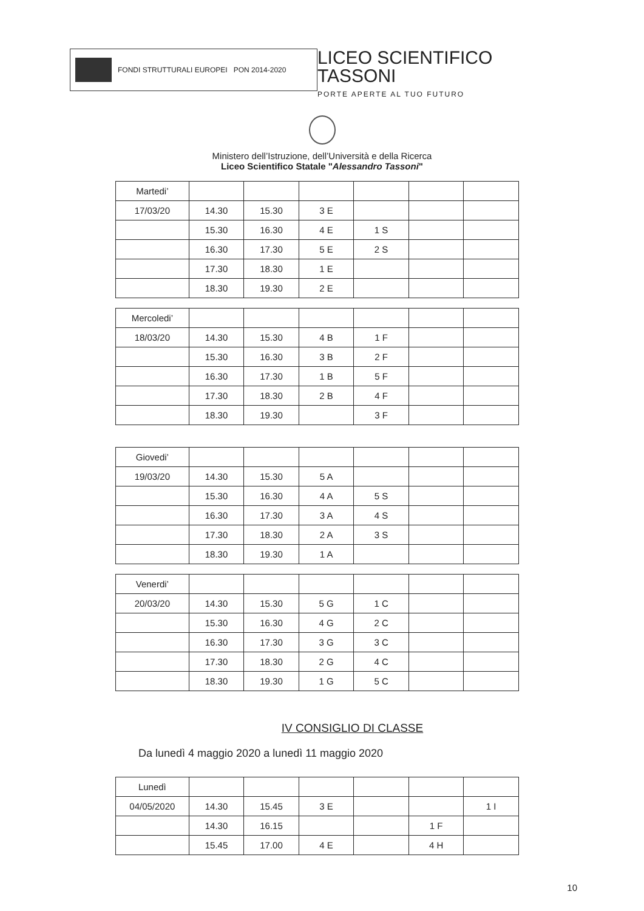FONDI STRUTTURALI EUROPEI PON 2014-2020
LICEO SCIENTIFICO TASSONI
PORTE APERTE AL TUO FUTURO
Ministero dell’Istruzione, dell’Università e della Ricerca
Liceo Scientifico Statale "Alessandro Tassoni"
| Martedi’ | | | | | | |
| 17/03/20 | 14.30 | 15.30 | 3 E | | | |
| | 15.30 | 16.30 | 4 E | 1 S | | |
| | 16.30 | 17.30 | 5 E | 2 S | | |
| | 17.30 | 18.30 | 1 E | | | |
| | 18.30 | 19.30 | 2 E | | | |
| Mercoledi’ | | | | | | |
| 18/03/20 | 14.30 | 15.30 | 4 B | 1 F | | |
| | 15.30 | 16.30 | 3 B | 2 F | | |
| | 16.30 | 17.30 | 1 B | 5 F | | |
| | 17.30 | 18.30 | 2 B | 4 F | | |
| | 18.30 | 19.30 | | 3 F | | |
| Giovedi’ | | | | | | |
| 19/03/20 | 14.30 | 15.30 | 5 A | | | |
| | 15.30 | 16.30 | 4 A | 5 S | | |
| | 16.30 | 17.30 | 3 A | 4 S | | |
| | 17.30 | 18.30 | 2 A | 3 S | | |
| | 18.30 | 19.30 | 1 A | | | |
| Venerdi’ | | | | | | |
| 20/03/20 | 14.30 | 15.30 | 5 G | 1 C | | |
| | 15.30 | 16.30 | 4 G | 2 C | | |
| | 16.30 | 17.30 | 3 G | 3 C | | |
| | 17.30 | 18.30 | 2 G | 4 C | | |
| | 18.30 | 19.30 | 1 G | 5 C | | |
IV CONSIGLIO DI CLASSE
Da lunedì 4 maggio 2020 a lunedì 11 maggio 2020
| Lunedì | | | | | | |
| 04/05/2020 | 14.30 | 15.45 | 3 E | | | 1 I |
| | 14.30 | 16.15 | | | 1 F | |
| | 15.45 | 17.00 | 4 E | | 4 H | |
10